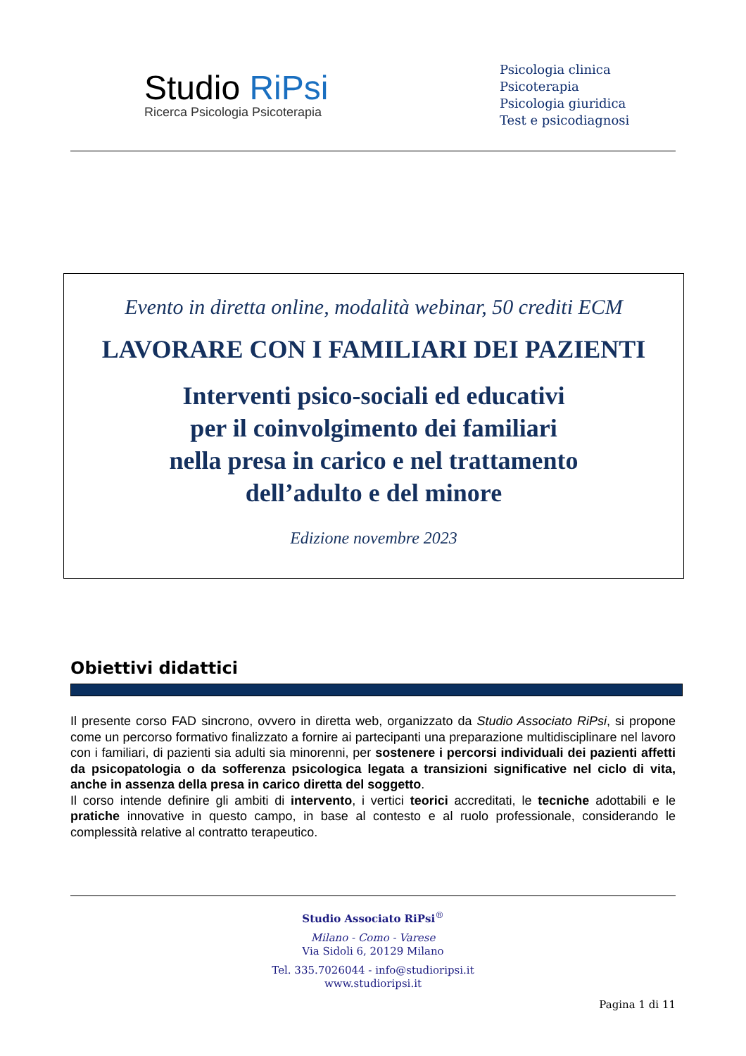Studio RiPsi
Ricerca Psicologia Psicoterapia
Psicologia clinica
Psicoterapia
Psicologia giuridica
Test e psicodiagnosi
Evento in diretta online, modalità webinar, 50 crediti ECM
LAVORARE CON I FAMILIARI DEI PAZIENTI
Interventi psico-sociali ed educativi
per il coinvolgimento dei familiari
nella presa in carico e nel trattamento
dell’adulto e del minore
Edizione novembre 2023
Obiettivi didattici
Il presente corso FAD sincrono, ovvero in diretta web, organizzato da Studio Associato RiPsi, si propone come un percorso formativo finalizzato a fornire ai partecipanti una preparazione multidisciplinare nel lavoro con i familiari, di pazienti sia adulti sia minorenni, per sostenere i percorsi individuali dei pazienti affetti da psicopatologia o da sofferenza psicologica legata a transizioni significative nel ciclo di vita, anche in assenza della presa in carico diretta del soggetto.
Il corso intende definire gli ambiti di intervento, i vertici teorici accreditati, le tecniche adottabili e le pratiche innovative in questo campo, in base al contesto e al ruolo professionale, considerando le complessità relative al contratto terapeutico.
Studio Associato RiPsi<sup>®</sup>
Milano - Como - Varese
Via Sidoli 6, 20129 Milano
Tel. 335.7026044 - info@studioripsi.it
www.studioripsi.it
Pagina 1 di 11